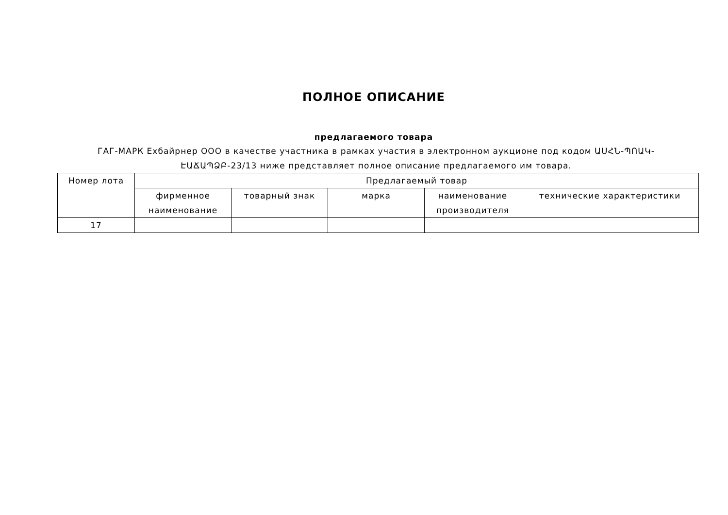ПОЛНОЕ ОПИСАНИЕ
предлагаемого товара
ГАГ-МАРК Ехбайрнер ООО в качестве участника в рамках участия в электронном аукционе под кодом ԱՍՀՆ-ՊՈԱԿ-ԷԱՃԱՊՁԲ-23/13 ниже представляет полное описание предлагаемого им товара.
| Номер лота | Предлагаемый товар | | | | |
| --- | --- | --- | --- | --- | --- |
| | фирменное наименование | товарный знак | марка | наименование производителя | технические характеристики |
| 17 | | | | | |